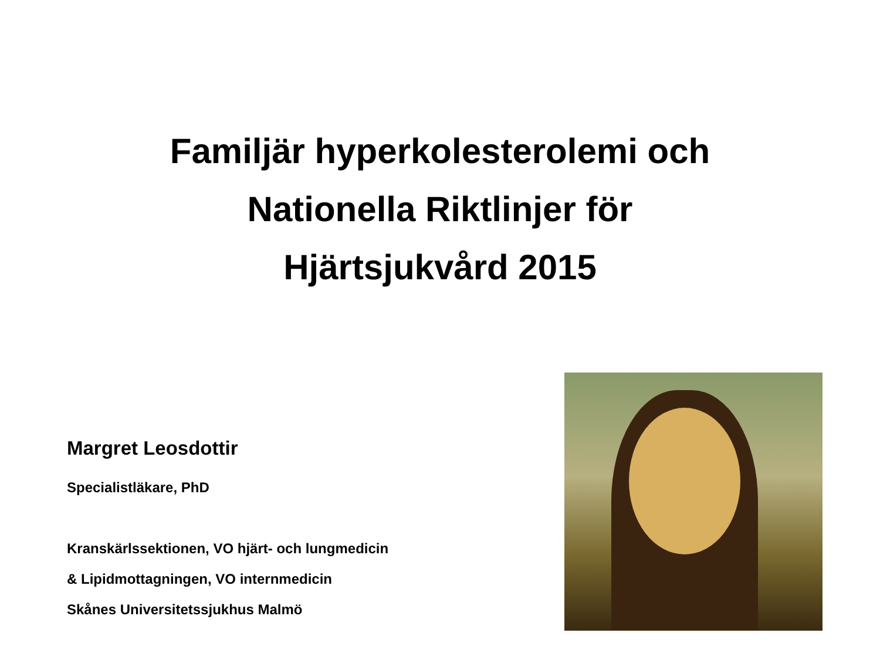Familjär hyperkolesterolemi och
Nationella Riktlinjer för
Hjärtsjukvård 2015
Margret Leosdottir
Specialistläkare, PhD
Kranskärlssektionen, VO hjärt- och lungmedicin
& Lipidmottagningen, VO internmedicin
Skånes Universitetssjukhus Malmö